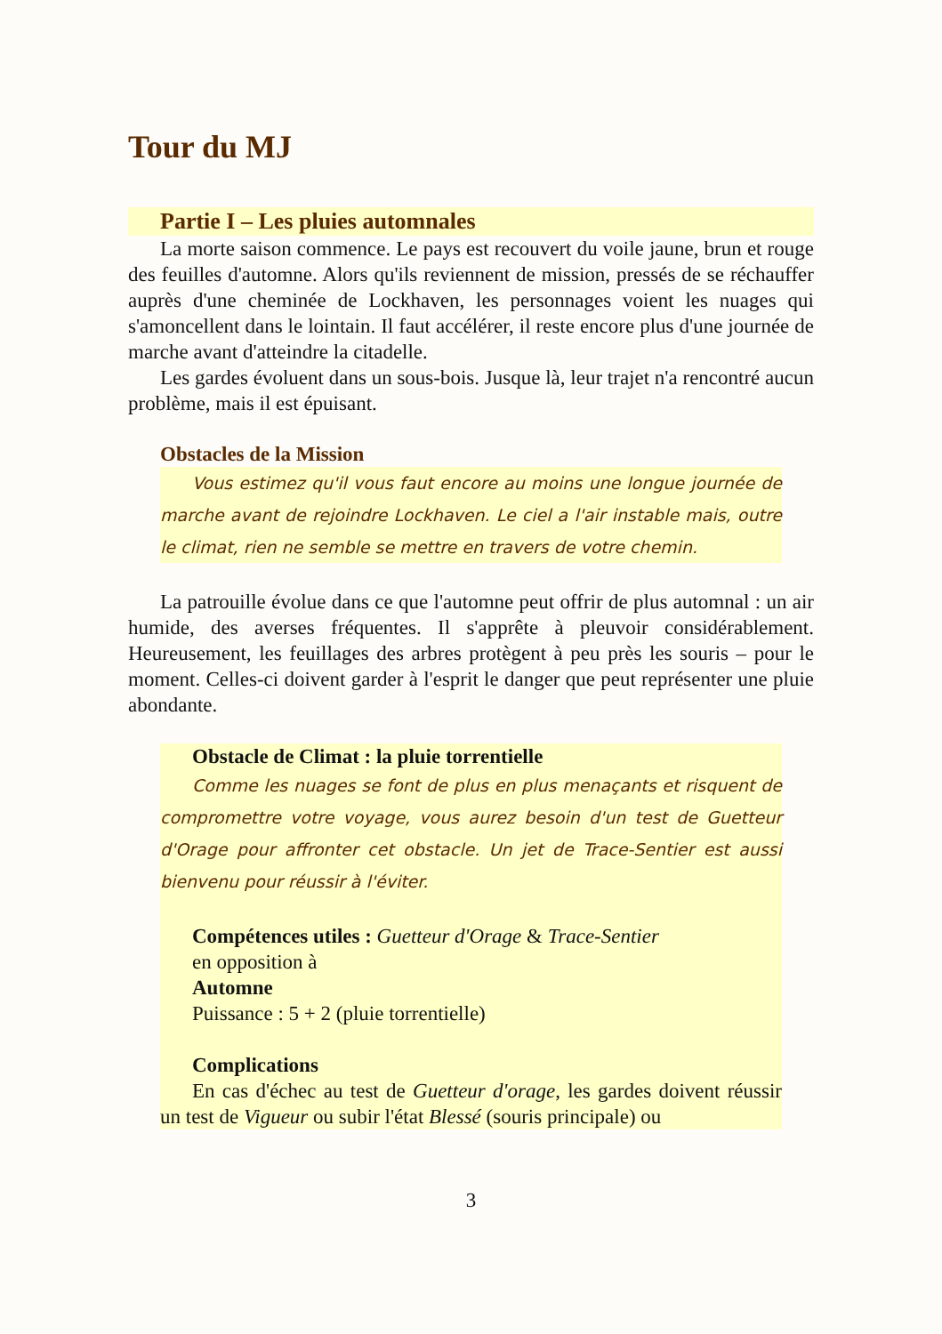Tour du MJ
Partie I – Les pluies automnales
La morte saison commence. Le pays est recouvert du voile jaune, brun et rouge des feuilles d'automne. Alors qu'ils reviennent de mission, pressés de se réchauffer auprès d'une cheminée de Lockhaven, les personnages voient les nuages qui s'amoncellent dans le lointain. Il faut accélérer, il reste encore plus d'une journée de marche avant d'atteindre la citadelle.
Les gardes évoluent dans un sous-bois. Jusque là, leur trajet n'a rencontré aucun problème, mais il est épuisant.
Obstacles de la Mission
Vous estimez qu'il vous faut encore au moins une longue journée de marche avant de rejoindre Lockhaven. Le ciel a l'air instable mais, outre le climat, rien ne semble se mettre en travers de votre chemin.
La patrouille évolue dans ce que l'automne peut offrir de plus automnal : un air humide, des averses fréquentes. Il s'apprête à pleuvoir considérablement. Heureusement, les feuillages des arbres protègent à peu près les souris – pour le moment. Celles-ci doivent garder à l'esprit le danger que peut représenter une pluie abondante.
Obstacle de Climat : la pluie torrentielle
Comme les nuages se font de plus en plus menaçants et risquent de compromettre votre voyage, vous aurez besoin d'un test de Guetteur d'Orage pour affronter cet obstacle. Un jet de Trace-Sentier est aussi bienvenu pour réussir à l'éviter.
Compétences utiles : Guetteur d'Orage & Trace-Sentier
en opposition à
Automne
Puissance : 5 + 2 (pluie torrentielle)
Complications
En cas d'échec au test de Guetteur d'orage, les gardes doivent réussir un test de Vigueur ou subir l'état Blessé (souris principale) ou
3